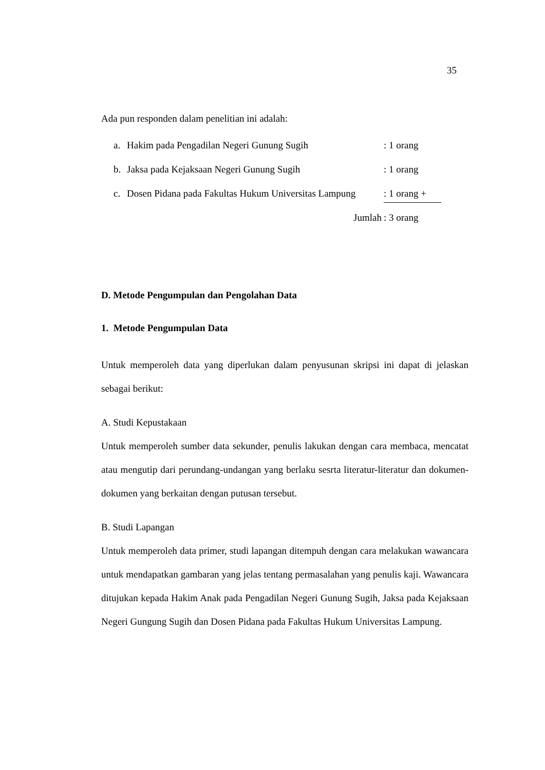35
Ada pun responden dalam penelitian ini adalah:
| a. | Hakim pada Pengadilan Negeri Gunung Sugih | : 1 orang |
| b. | Jaksa pada Kejaksaan Negeri Gunung Sugih | : 1 orang |
| c. | Dosen Pidana pada Fakultas Hukum Universitas Lampung | : 1 orang + |
| | Jumlah | : 3 orang |
D. Metode Pengumpulan dan Pengolahan Data
1. Metode Pengumpulan Data
Untuk memperoleh data yang diperlukan dalam penyusunan skripsi ini dapat di jelaskan sebagai berikut:
A. Studi Kepustakaan
Untuk memperoleh sumber data sekunder, penulis lakukan dengan cara membaca, mencatat atau mengutip dari perundang-undangan yang berlaku sesrta literatur-literatur dan dokumen-dokumen yang berkaitan dengan putusan tersebut.
B. Studi Lapangan
Untuk memperoleh data primer, studi lapangan ditempuh dengan cara melakukan wawancara untuk mendapatkan gambaran yang jelas tentang permasalahan yang penulis kaji. Wawancara ditujukan kepada Hakim Anak pada Pengadilan Negeri Gunung Sugih, Jaksa pada Kejaksaan Negeri Gungung Sugih dan Dosen Pidana pada Fakultas Hukum Universitas Lampung.